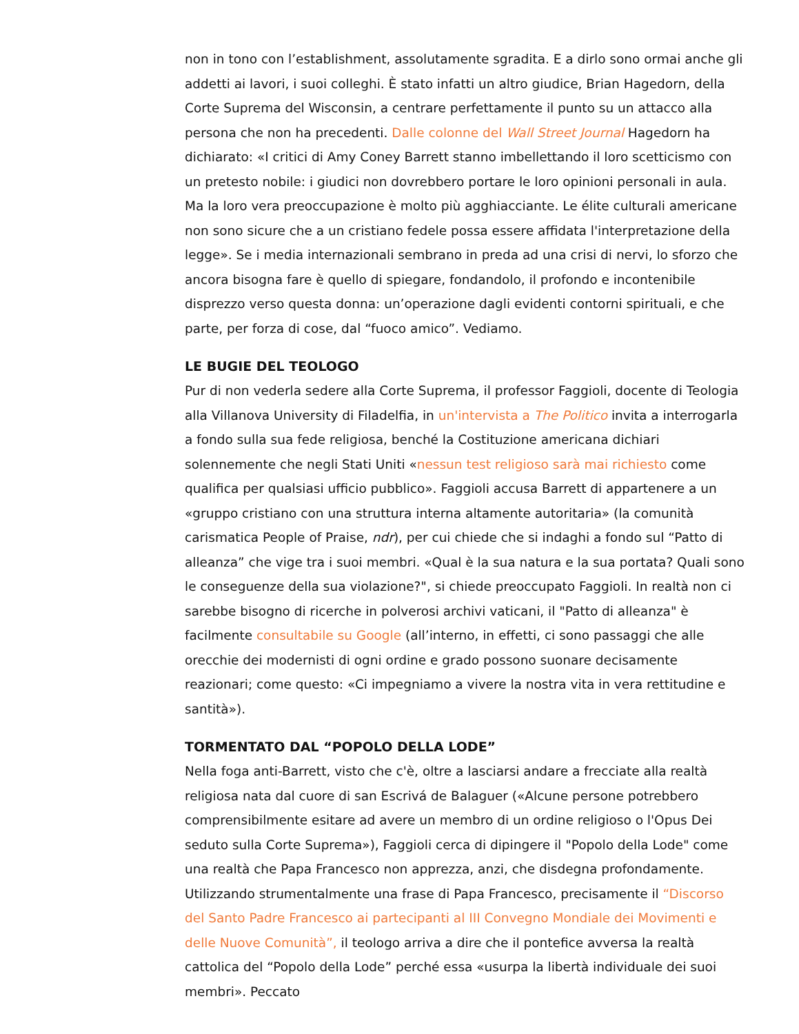non in tono con l’establishment, assolutamente sgradita. E a dirlo sono ormai anche gli addetti ai lavori, i suoi colleghi. È stato infatti un altro giudice, Brian Hagedorn, della Corte Suprema del Wisconsin, a centrare perfettamente il punto su un attacco alla persona che non ha precedenti. Dalle colonne del Wall Street Journal Hagedorn ha dichiarato: «I critici di Amy Coney Barrett stanno imbellettando il loro scetticismo con un pretesto nobile: i giudici non dovrebbero portare le loro opinioni personali in aula. Ma la loro vera preoccupazione è molto più agghiacciante. Le élite culturali americane non sono sicure che a un cristiano fedele possa essere affidata l'interpretazione della legge». Se i media internazionali sembrano in preda ad una crisi di nervi, lo sforzo che ancora bisogna fare è quello di spiegare, fondandolo, il profondo e incontenibile disprezzo verso questa donna: un’operazione dagli evidenti contorni spirituali, e che parte, per forza di cose, dal “fuoco amico”. Vediamo.
LE BUGIE DEL TEOLOGO
Pur di non vederla sedere alla Corte Suprema, il professor Faggioli, docente di Teologia alla Villanova University di Filadelfia, in un'intervista a The Politico invita a interrogarla a fondo sulla sua fede religiosa, benché la Costituzione americana dichiari solennemente che negli Stati Uniti «nessun test religioso sarà mai richiesto come qualifica per qualsiasi ufficio pubblico». Faggioli accusa Barrett di appartenere a un «gruppo cristiano con una struttura interna altamente autoritaria» (la comunità carismatica People of Praise, ndr), per cui chiede che si indaghi a fondo sul “Patto di alleanza” che vige tra i suoi membri. «Qual è la sua natura e la sua portata? Quali sono le conseguenze della sua violazione?", si chiede preoccupato Faggioli. In realtà non ci sarebbe bisogno di ricerche in polverosi archivi vaticani, il "Patto di alleanza" è facilmente consultabile su Google (all’interno, in effetti, ci sono passaggi che alle orecchie dei modernisti di ogni ordine e grado possono suonare decisamente reazionari; come questo: «Ci impegniamo a vivere la nostra vita in vera rettitudine e santità»).
TORMENTATO DAL “POPOLO DELLA LODE”
Nella foga anti-Barrett, visto che c'è, oltre a lasciarsi andare a frecciate alla realtà religiosa nata dal cuore di san Escrivá de Balaguer («Alcune persone potrebbero comprensibilmente esitare ad avere un membro di un ordine religioso o l'Opus Dei seduto sulla Corte Suprema»), Faggioli cerca di dipingere il "Popolo della Lode" come una realtà che Papa Francesco non apprezza, anzi, che disdegna profondamente. Utilizzando strumentalmente una frase di Papa Francesco, precisamente il “Discorso del Santo Padre Francesco ai partecipanti al III Convegno Mondiale dei Movimenti e delle Nuove Comunità”, il teologo arriva a dire che il pontefice avversa la realtà cattolica del “Popolo della Lode” perché essa «usurpa la libertà individuale dei suoi membri». Peccato